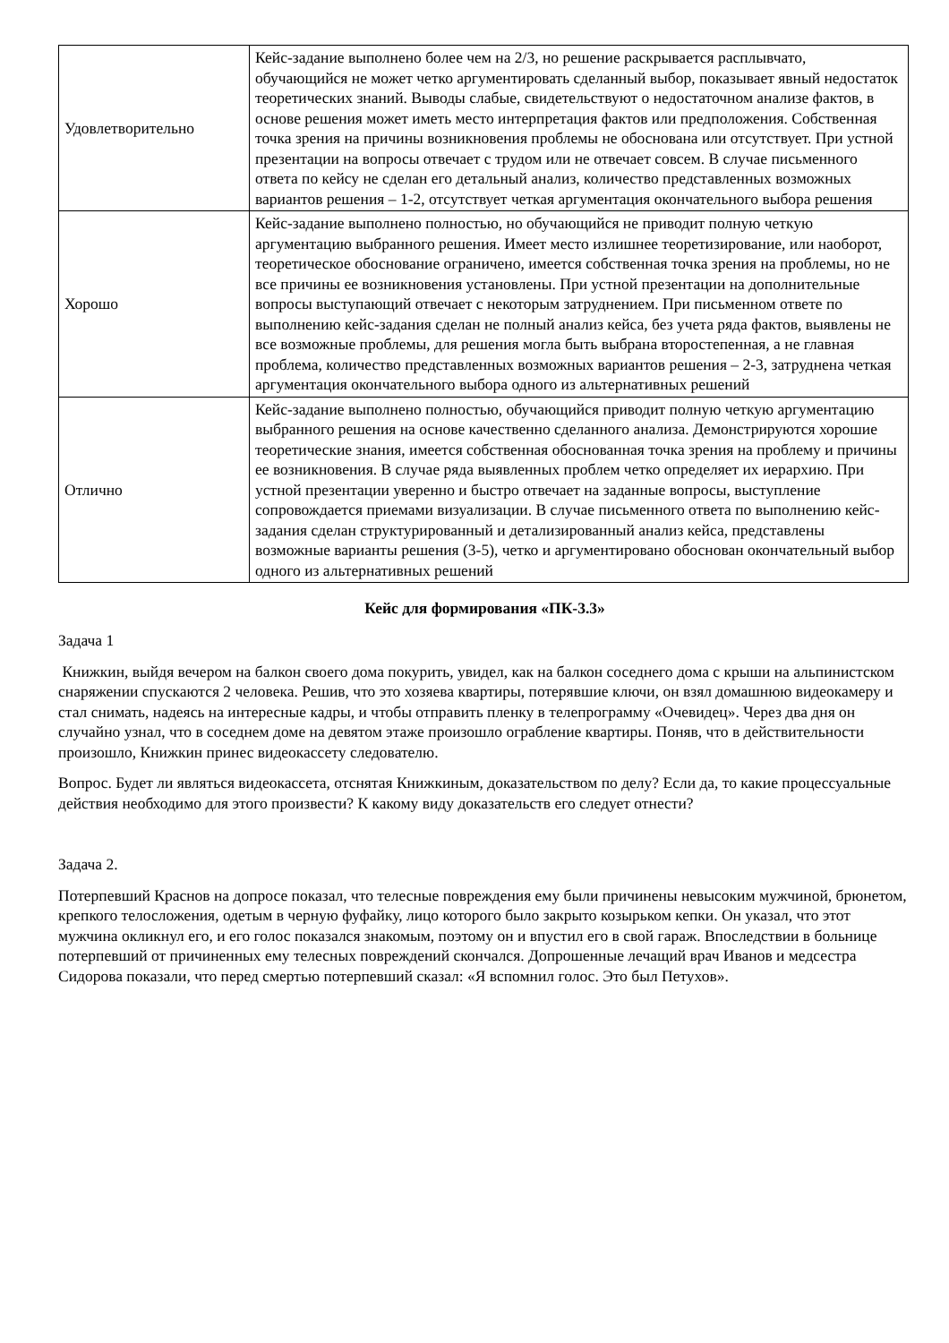| Удовлетворительно | Кейс-задание выполнено более чем на 2/3, но решение раскрывается расплывчато, обучающийся не может четко аргументировать сделанный выбор, показывает явный недостаток теоретических знаний. Выводы слабые, свидетельствуют о недостаточном анализе фактов, в основе решения может иметь место интерпретация фактов или предположения. Собственная точка зрения на причины возникновения проблемы не обоснована или отсутствует. При устной презентации на вопросы отвечает с трудом или не отвечает совсем. В случае письменного ответа по кейсу не сделан его детальный анализ, количество представленных возможных вариантов решения – 1-2, отсутствует четкая аргументация окончательного выбора решения |
| Хорошо | Кейс-задание выполнено полностью, но обучающийся не приводит полную четкую аргументацию выбранного решения. Имеет место излишнее теоретизирование, или наоборот, теоретическое обоснование ограничено, имеется собственная точка зрения на проблемы, но не все причины ее возникновения установлены. При устной презентации на дополнительные вопросы выступающий отвечает с некоторым затруднением. При письменном ответе по выполнению кейс-задания сделан не полный анализ кейса, без учета ряда фактов, выявлены не все возможные проблемы, для решения могла быть выбрана второстепенная, а не главная проблема, количество представленных возможных вариантов решения – 2-3, затруднена четкая аргументация окончательного выбора одного из альтернативных решений |
| Отлично | Кейс-задание выполнено полностью, обучающийся приводит полную четкую аргументацию выбранного решения на основе качественно сделанного анализа. Демонстрируются хорошие теоретические знания, имеется собственная обоснованная точка зрения на проблему и причины ее возникновения. В случае ряда выявленных проблем четко определяет их иерархию. При устной презентации уверенно и быстро отвечает на заданные вопросы, выступление сопровождается приемами визуализации. В случае письменного ответа по выполнению кейс-задания сделан структурированный и детализированный анализ кейса, представлены возможные варианты решения (3-5), четко и аргументировано обоснован окончательный выбор одного из альтернативных решений |
Кейс для формирования «ПК-3.3»
Задача 1
Книжкин, выйдя вечером на балкон своего дома покурить, увидел, как на балкон соседнего дома с крыши на альпинистском снаряжении спускаются 2 человека. Решив, что это хозяева квартиры, потерявшие ключи, он взял домашнюю видеокамеру и стал снимать, надеясь на интересные кадры, и чтобы отправить пленку в телепрограмму «Очевидец». Через два дня он случайно узнал, что в соседнем доме на девятом этаже произошло ограбление квартиры. Поняв, что в действительности произошло, Книжкин принес видеокассету следователю.
Вопрос. Будет ли являться видеокассета, отснятая Книжкиным, доказательством по делу? Если да, то какие процессуальные действия необходимо для этого произвести? К какому виду доказательств его следует отнести?
Задача 2.
Потерпевший Краснов на допросе показал, что телесные повреждения ему были причинены невысоким мужчиной, брюнетом, крепкого телосложения, одетым в черную фуфайку, лицо которого было закрыто козырьком кепки. Он указал, что этот мужчина окликнул его, и его голос показался знакомым, поэтому он и впустил его в свой гараж. Впоследствии в больнице потерпевший от причиненных ему телесных повреждений скончался. Допрошенные лечащий врач Иванов и медсестра Сидорова показали, что перед смертью потерпевший сказал: «Я вспомнил голос. Это был Петухов».